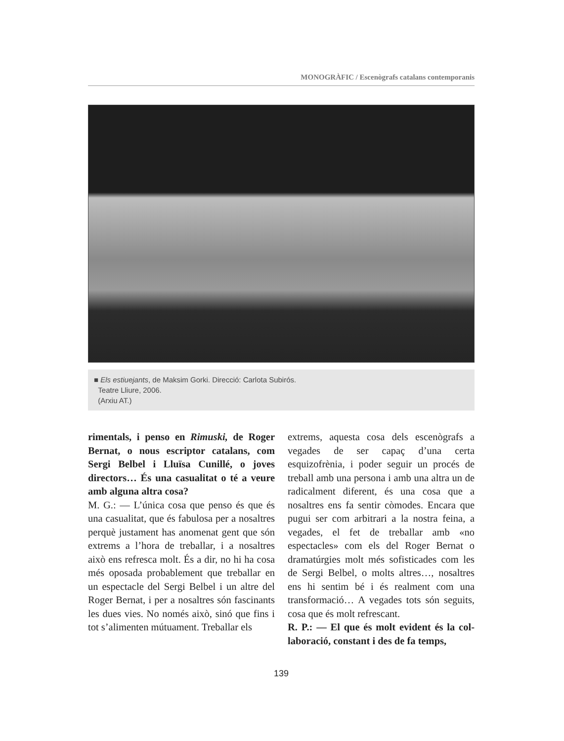MONOGRÀFIC / Escenògrafs catalans contemporanis
■ Els estiuejants, de Maksim Gorki. Direcció: Carlota Subirós.
Teatre Lliure, 2006.
(Arxiu AT.)
rimentals, i penso en Rimuski, de Roger Bernat, o nous escriptor catalans, com Sergi Belbel i Lluïsa Cunillé, o joves directors… És una casualitat o té a veure amb alguna altra cosa?
M. G.: — L’única cosa que penso és que és una casualitat, que és fabulosa per a nosaltres perquè justament has anomenat gent que són extrems a l’hora de treballar, i a nosaltres això ens refresca molt. És a dir, no hi ha cosa més oposada probablement que treballar en un espectacle del Sergi Belbel i un altre del Roger Bernat, i per a nosaltres són fascinants les dues vies. No només això, sinó que fins i tot s’alimenten mútuament. Treballar els
extrems, aquesta cosa dels escenògrafs a vegades de ser capaç d’una certa esquizofrènia, i poder seguir un procés de treball amb una persona i amb una altra un de radicalment diferent, és una cosa que a nosaltres ens fa sentir còmodes. Encara que pugui ser com arbitrari a la nostra feina, a vegades, el fet de treballar amb «no espectacles» com els del Roger Bernat o dramatúrgies molt més sofisticades com les de Sergi Belbel, o molts altres…, nosaltres ens hi sentim bé i és realment com una transformació… A vegades tots són seguits, cosa que és molt refrescant.
R. P.: — El que és molt evident és la col­laboració, constant i des de fa temps,
139